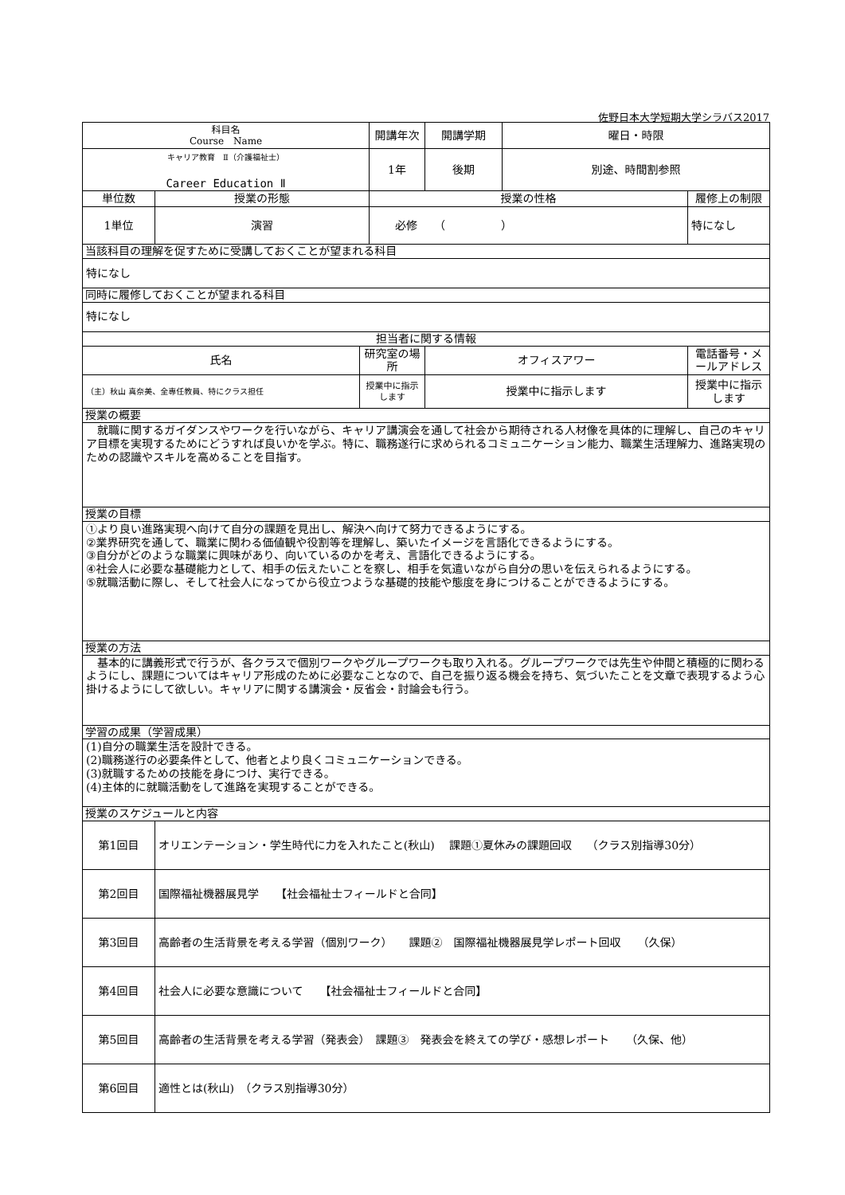佐野日本大学短期大学シラバス2017
| 科目名 Course Name | | | 開講年次 | 開講学期 | 曜日・時限 | |
| キャリア教育 Ⅱ（介護福祉士） Career Education Ⅱ | | | 1年 | 後期 | 別途、時間割参照 | |
| 単位数 | 授業の形態 | | 授業の性格 | | | 履修上の制限 |
| 1単位 | 演習 | | 必修 （ ） | | | 特になし |
| 当該科目の理解を促すために受講しておくことが望まれる科目 | | | | | | |
| 特になし | | | | | | |
| 同時に履修しておくことが望まれる科目 | | | | | | |
| 特になし | | | | | | |
| 担当者に関する情報 | | | | | | |
| 氏名 | | 研究室の場所 | | オフィスアワー | | 電話番号・メールアドレス |
| （主）秋山 真奈美、全専任教員、特にクラス担任 | | 授業中に指示します | | 授業中に指示します | | 授業中に指示します |
| 授業の概要 | | | | | | |
| 就職に関するガイダンスやワークを行いながら、キャリア講演会を通して社会から期待される人材像を具体的に理解し、自己のキャリア目標を実現するためにどうすれば良いかを学ぶ。特に、職務遂行に求められるコミュニケーション能力、職業生活理解力、進路実現のための認識やスキルを高めることを目指す。 | | | | | | |
| 授業の目標 | | | | | | |
| ①より良い進路実現へ向けて自分の課題を見出し、解決へ向けて努力できるようにする。 ②業界研究を通して、職業に関わる価値観や役割等を理解し、築いたイメージを言語化できるようにする。 ③自分がどのような職業に興味があり、向いているのかを考え、言語化できるようにする。 ④社会人に必要な基礎能力として、相手の伝えたいことを察し、相手を気遣いながら自分の思いを伝えられるようにする。 ⑤就職活動に際し、そして社会人になってから役立つような基礎的技能や態度を身につけることができるようにする。 | | | | | | |
| 授業の方法 | | | | | | |
| 基本的に講義形式で行うが、各クラスで個別ワークやグループワークも取り入れる。グループワークでは先生や仲間と積極的に関わるようにし、課題についてはキャリア形成のために必要なことなので、自己を振り返る機会を持ち、気づいたことを文章で表現するよう心掛けるようにして欲しい。キャリアに関する講演会・反省会・討論会も行う。 | | | | | | |
| 学習の成果（学習成果） | | | | | | |
| (1)自分の職業生活を設計できる。 (2)職務遂行の必要条件として、他者とより良くコミュニケーションできる。 (3)就職するための技能を身につけ、実行できる。 (4)主体的に就職活動をして進路を実現することができる。 | | | | | | |
| 授業のスケジュールと内容 | | | | | | |
| 第1回目 | オリエンテーション・学生時代に力を入れたこと(秋山) 課題①夏休みの課題回収 （クラス別指導30分） | | | | | |
| 第2回目 | 国際福祉機器展見学 【社会福祉士フィールドと合同】 | | | | | |
| 第3回目 | 高齢者の生活背景を考える学習（個別ワーク） 課題② 国際福祉機器展見学レポート回収 （久保） | | | | | |
| 第4回目 | 社会人に必要な意識について 【社会福祉士フィールドと合同】 | | | | | |
| 第5回目 | 高齢者の生活背景を考える学習（発表会） 課題③ 発表会を終えての学び・感想レポート （久保、他） | | | | | |
| 第6回目 | 適性とは(秋山) （クラス別指導30分） | | | | | |